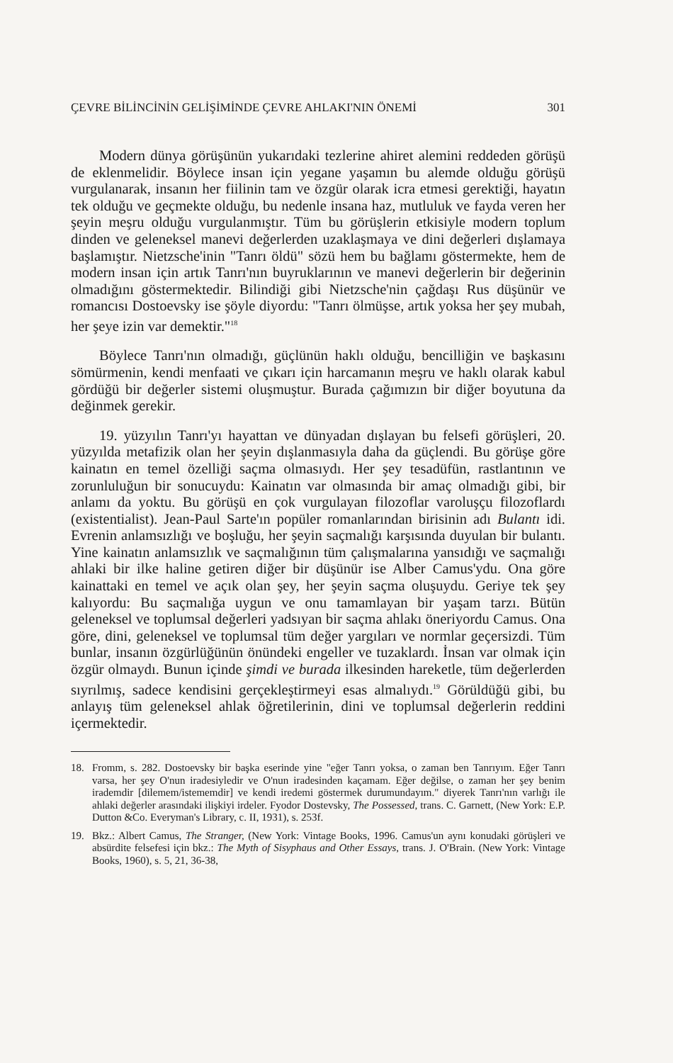ÇEVRE BİLİNCİNİN GELİŞİMİNDE ÇEVRE AHLAKI'NIN ÖNEMİ 301
Modern dünya görüşünün yukarıdaki tezlerine ahiret alemini reddeden görüşü de eklenmelidir. Böylece insan için yegane yaşamın bu alemde olduğu görüşü vurgulanarak, insanın her fiilinin tam ve özgür olarak icra etmesi gerektiği, hayatın tek olduğu ve geçmekte olduğu, bu nedenle insana haz, mutluluk ve fayda veren her şeyin meşru olduğu vurgulanmıştır. Tüm bu görüşlerin etkisiyle modern toplum dinden ve geleneksel manevi değerlerden uzaklaşmaya ve dini değerleri dışlamaya başlamıştır. Nietzsche'inin "Tanrı öldü" sözü hem bu bağlamı göstermekte, hem de modern insan için artık Tanrı'nın buyruklarının ve manevi değerlerin bir değerinin olmadığını göstermektedir. Bilindiği gibi Nietzsche'nin çağdaşı Rus düşünür ve romancısı Dostoevsky ise şöyle diyordu: "Tanrı ölmüşse, artık yoksa her şey mubah, her şeye izin var demektir."<sup>18</sup>
Böylece Tanrı'nın olmadığı, güçlünün haklı olduğu, bencilliğin ve başkasını sömürmenin, kendi menfaati ve çıkarı için harcamanın meşru ve haklı olarak kabul gördüğü bir değerler sistemi oluşmuştur. Burada çağımızın bir diğer boyutuna da değinmek gerekir.
19. yüzyılın Tanrı'yı hayattan ve dünyadan dışlayan bu felsefi görüşleri, 20. yüzyılda metafizik olan her şeyin dışlanmasıyla daha da güçlendi. Bu görüşe göre kainatın en temel özelliği saçma olmasıydı. Her şey tesadüfün, rastlantının ve zorunluluğun bir sonucuydu: Kainatın var olmasında bir amaç olmadığı gibi, bir anlamı da yoktu. Bu görüşü en çok vurgulayan filozoflar varoluşçu filozoflardı (existentialist). Jean-Paul Sarte'ın popüler romanlarından birisinin adı Bulantı idi. Evrenin anlamsızlığı ve boşluğu, her şeyin saçmalığı karşısında duyulan bir bulantı. Yine kainatın anlamsızlık ve saçmalığının tüm çalışmalarına yansıdığı ve saçmalığı ahlaki bir ilke haline getiren diğer bir düşünür ise Alber Camus'ydu. Ona göre kainattaki en temel ve açık olan şey, her şeyin saçma oluşuydu. Geriye tek şey kalıyordu: Bu saçmalığa uygun ve onu tamamlayan bir yaşam tarzı. Bütün geleneksel ve toplumsal değerleri yadsıyan bir saçma ahlakı öneriyordu Camus. Ona göre, dini, geleneksel ve toplumsal tüm değer yargıları ve normlar geçersizdi. Tüm bunlar, insanın özgürlüğünün önündeki engeller ve tuzaklardı. İnsan var olmak için özgür olmaydı. Bunun içinde şimdi ve burada ilkesinden hareketle, tüm değerlerden sıyrılmış, sadece kendisini gerçekleştirmeyi esas almalıydı.<sup>19</sup> Görüldüğü gibi, bu anlayış tüm geleneksel ahlak öğretilerinin, dini ve toplumsal değerlerin reddini içermektedir.
18. Fromm, s. 282. Dostoevsky bir başka eserinde yine "eğer Tanrı yoksa, o zaman ben Tanrıyım. Eğer Tanrı varsa, her şey O'nun iradesiyledir ve O'nun iradesinden kaçamam. Eğer değilse, o zaman her şey benim irademdir [dilemem/istememdir] ve kendi iredemi göstermek durumundayım." diyerek Tanrı'nın varlığı ile ahlaki değerler arasındaki ilişkiyi irdeler. Fyodor Dostevsky, The Possessed, trans. C. Garnett, (New York: E.P. Dutton &Co. Everyman's Library, c. II, 1931), s. 253f.
19. Bkz.: Albert Camus, The Stranger, (New York: Vintage Books, 1996. Camus'un aynı konudaki görüşleri ve absürdite felsefesi için bkz.: The Myth of Sisyphaus and Other Essays, trans. J. O'Brain. (New York: Vintage Books, 1960), s. 5, 21, 36-38,